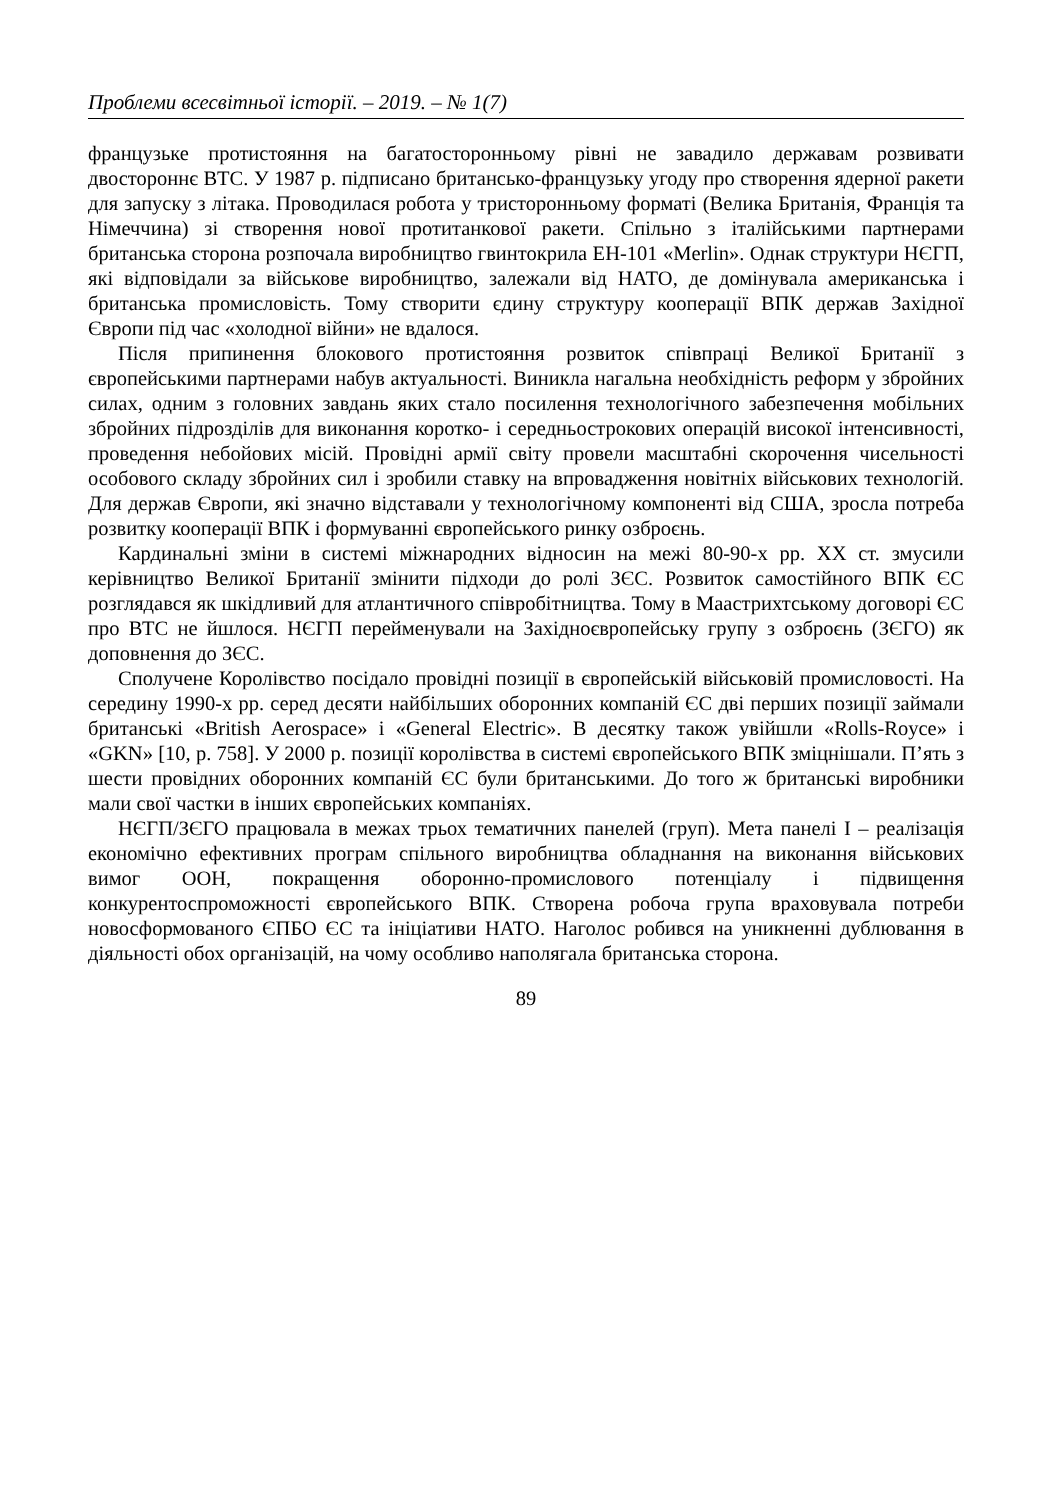Проблеми всесвітньої історії. – 2019. – № 1(7)
французьке протистояння на багатосторонньому рівні не завадило державам розвивати двостороннє ВТС. У 1987 р. підписано британсько-французьку угоду про створення ядерної ракети для запуску з літака. Проводилася робота у тристоронньому форматі (Велика Британія, Франція та Німеччина) зі створення нової протитанкової ракети. Спільно з італійськими партнерами британська сторона розпочала виробництво гвинтокрила EH-101 «Merlin». Однак структури НЄГП, які відповідали за військове виробництво, залежали від НАТО, де домінувала американська і британська промисловість. Тому створити єдину структуру кооперації ВПК держав Західної Європи під час «холодної війни» не вдалося.
Після припинення блокового протистояння розвиток співпраці Великої Британії з європейськими партнерами набув актуальності. Виникла нагальна необхідність реформ у збройних силах, одним з головних завдань яких стало посилення технологічного забезпечення мобільних збройних підрозділів для виконання коротко- і середньострокових операцій високої інтенсивності, проведення небойових місій. Провідні армії світу провели масштабні скорочення чисельності особового складу збройних сил і зробили ставку на впровадження новітніх військових технологій. Для держав Європи, які значно відставали у технологічному компоненті від США, зросла потреба розвитку кооперації ВПК і формуванні європейського ринку озброєнь.
Кардинальні зміни в системі міжнародних відносин на межі 80-90-х рр. ХХ ст. змусили керівництво Великої Британії змінити підходи до ролі ЗЄС. Розвиток самостійного ВПК ЄС розглядався як шкідливий для атлантичного співробітництва. Тому в Маастрихтському договорі ЄС про ВТС не йшлося. НЄГП перейменували на Західноєвропейську групу з озброєнь (ЗЄГО) як доповнення до ЗЄС.
Сполучене Королівство посідало провідні позиції в європейській військовій промисловості. На середину 1990-х рр. серед десяти найбільших оборонних компаній ЄС дві перших позиції займали британські «British Aerospace» і «General Electric». В десятку також увійшли «Rolls-Royce» і «GKN» [10, p. 758]. У 2000 р. позиції королівства в системі європейського ВПК зміцнішали. П’ять з шести провідних оборонних компаній ЄС були британськими. До того ж британські виробники мали свої частки в інших європейських компаніях.
НЄГП/ЗЄГО працювала в межах трьох тематичних панелей (груп). Мета панелі I – реалізація економічно ефективних програм спільного виробництва обладнання на виконання військових вимог ООН, покращення оборонно-промислового потенціалу і підвищення конкурентоспроможності європейського ВПК. Створена робоча група враховувала потреби новосформованого ЄПБО ЄС та ініціативи НАТО. Наголос робився на уникненні дублювання в діяльності обох організацій, на чому особливо наполягала британська сторона.
89